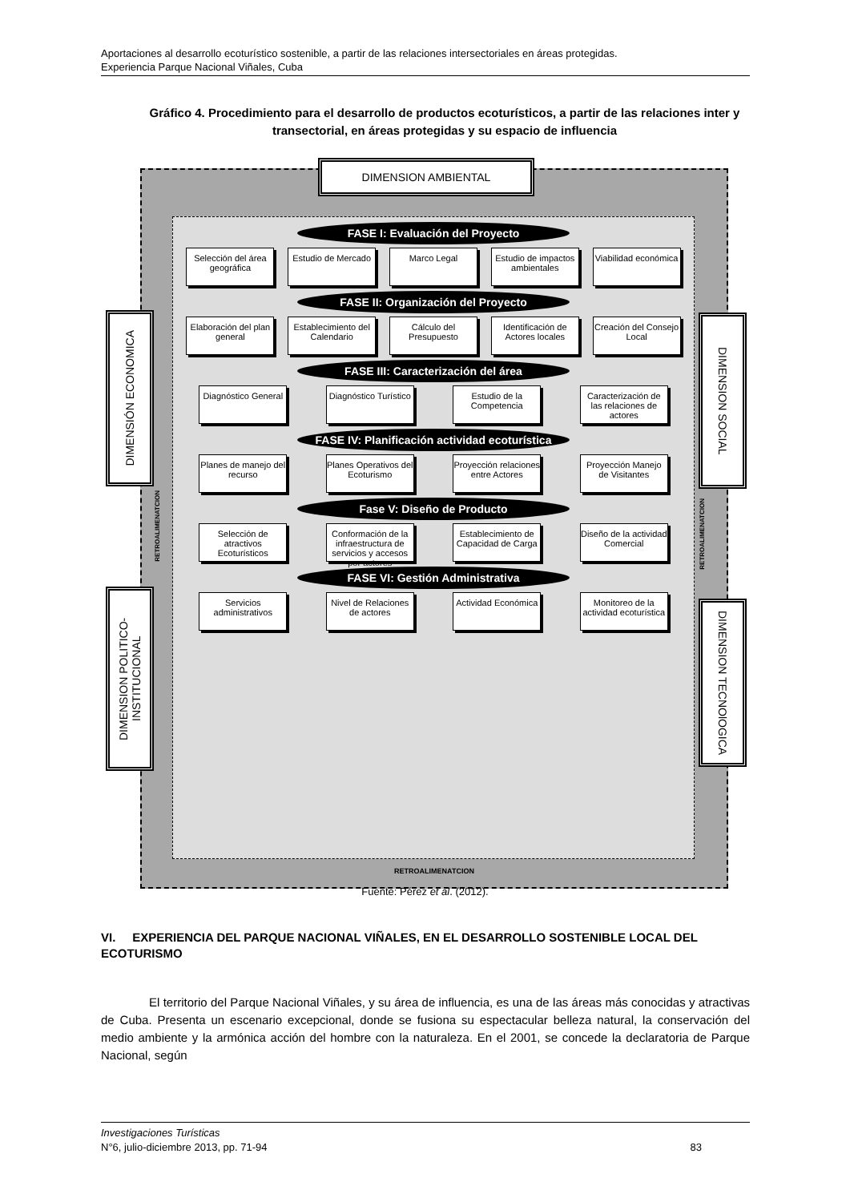Aportaciones al desarrollo ecoturístico sostenible, a partir de las relaciones intersectoriales en áreas protegidas.
Experiencia Parque Nacional Viñales, Cuba
Gráfico 4. Procedimiento para el desarrollo de productos ecoturísticos, a partir de las relaciones inter y transectorial, en áreas protegidas y su espacio de influencia
DIMENSION AMBIENTAL
FASE I: Evaluación del Proyecto
Selección del área geográfica
Estudio de Mercado
Marco Legal Estudio de impactos ambientales
Viabilidad económica
FASE II: Organización del Proyecto
Elaboración del plan general
Establecimiento del Calendario
Cálculo del Presupuesto
Identificación de Actores locales
Creación del Consejo Local
FASE III: Caracterización del área
Diagnóstico General
Diagnóstico Turístico
Estudio de la Competencia
Caracterización de las relaciones de actores
FASE IV: Planificación actividad ecoturística
Planes de manejo del recurso
Planes Operativos del Ecoturismo
Proyección relaciones entre Actores
Proyección Manejo de Visitantes
Fase V: Diseño de Producto
Selección de atractivos Ecoturísticos
Conformación de la infraestructura de servicios y accesos por actores
Establecimiento de Capacidad de Carga
Diseño de la actividad Comercial
FASE VI: Gestión Administrativa
Servicios administrativos
Nivel de Relaciones de actores
Actividad Económica
Monitoreo de la actividad ecoturística
RETROALIMENATCION
DIMENSIÓN ECONOMICA
DIMENSION POLITICO-INSTITUCIONAL
DIMENSION SOCIAL
DIMENSION TECNOlOGICA
RETROALIMENATCION
RETROALIMENATCION
Fuente: Pérez et al. (2012).
VI. EXPERIENCIA DEL PARQUE NACIONAL VIÑALES, EN EL DESARROLLO SOSTENIBLE LOCAL DEL ECOTURISMO
El territorio del Parque Nacional Viñales, y su área de influencia, es una de las áreas más conocidas y atractivas de Cuba. Presenta un escenario excepcional, donde se fusiona su espectacular belleza natural, la conservación del medio ambiente y la armónica acción del hombre con la naturaleza. En el 2001, se concede la declaratoria de Parque Nacional, según
Investigaciones Turísticas
N°6, julio-diciembre 2013, pp. 71-94 83